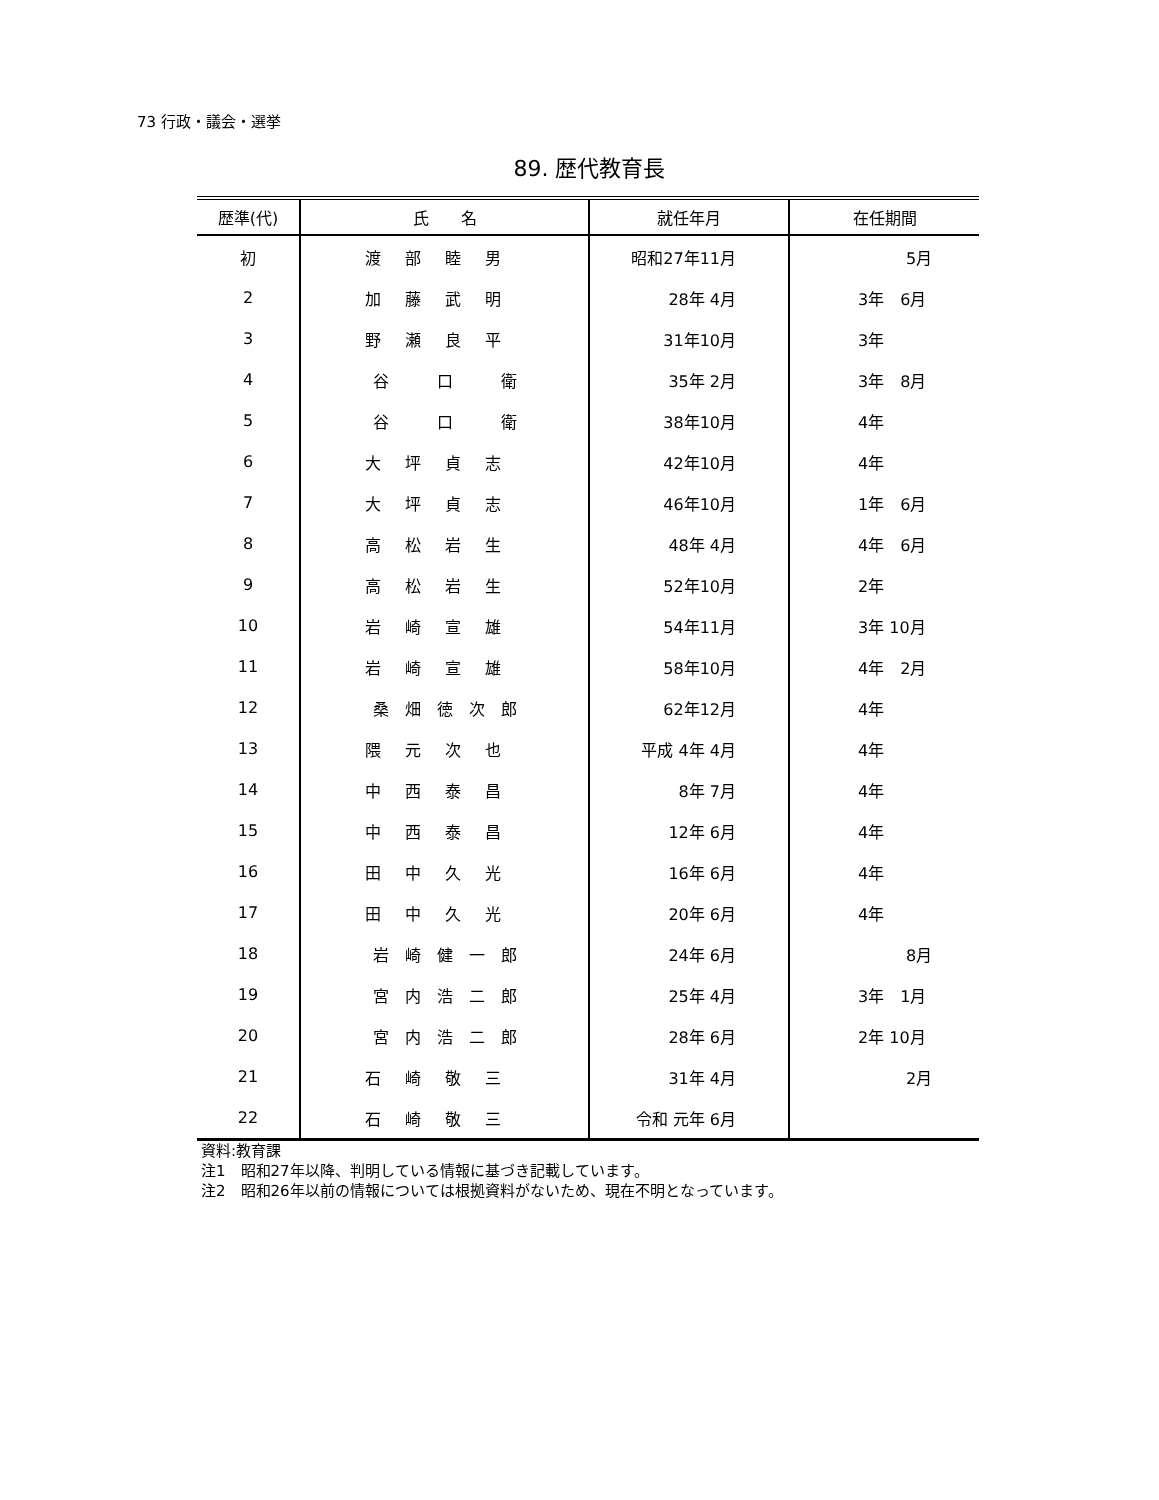73 行政・議会・選挙
89. 歴代教育長
| 歴準(代) | 氏 名 | 就任年月 | 在任期間 |
| --- | --- | --- | --- |
| 初 | 渡部睦男 | 昭和27年11月 | 5月 |
| 2 | 加藤武明 | 28年 4月 | 3年 6月 |
| 3 | 野瀬良平 | 31年10月 | 3年 |
| 4 | 谷 口 衛 | 35年 2月 | 3年 8月 |
| 5 | 谷 口 衛 | 38年10月 | 4年 |
| 6 | 大坪貞志 | 42年10月 | 4年 |
| 7 | 大坪貞志 | 46年10月 | 1年 6月 |
| 8 | 高松岩生 | 48年 4月 | 4年 6月 |
| 9 | 高松岩生 | 52年10月 | 2年 |
| 10 | 岩崎宣雄 | 54年11月 | 3年 10月 |
| 11 | 岩崎宣雄 | 58年10月 | 4年 2月 |
| 12 | 桑 畑 徳 次 郎 | 62年12月 | 4年 |
| 13 | 隈元次也 | 平成 4年 4月 | 4年 |
| 14 | 中西泰昌 | 8年 7月 | 4年 |
| 15 | 中西泰昌 | 12年 6月 | 4年 |
| 16 | 田中久光 | 16年 6月 | 4年 |
| 17 | 田中久光 | 20年 6月 | 4年 |
| 18 | 岩 崎 健 一 郎 | 24年 6月 | 8月 |
| 19 | 宮 内 浩 二 郎 | 25年 4月 | 3年 1月 |
| 20 | 宮 内 浩 二 郎 | 28年 6月 | 2年 10月 |
| 21 | 石崎敬三 | 31年 4月 | 2月 |
| 22 | 石崎敬三 | 令和 元年 6月 | |
資料:教育課
注1　昭和27年以降、判明している情報に基づき記載しています。
注2　昭和26年以前の情報については根拠資料がないため、現在不明となっています。